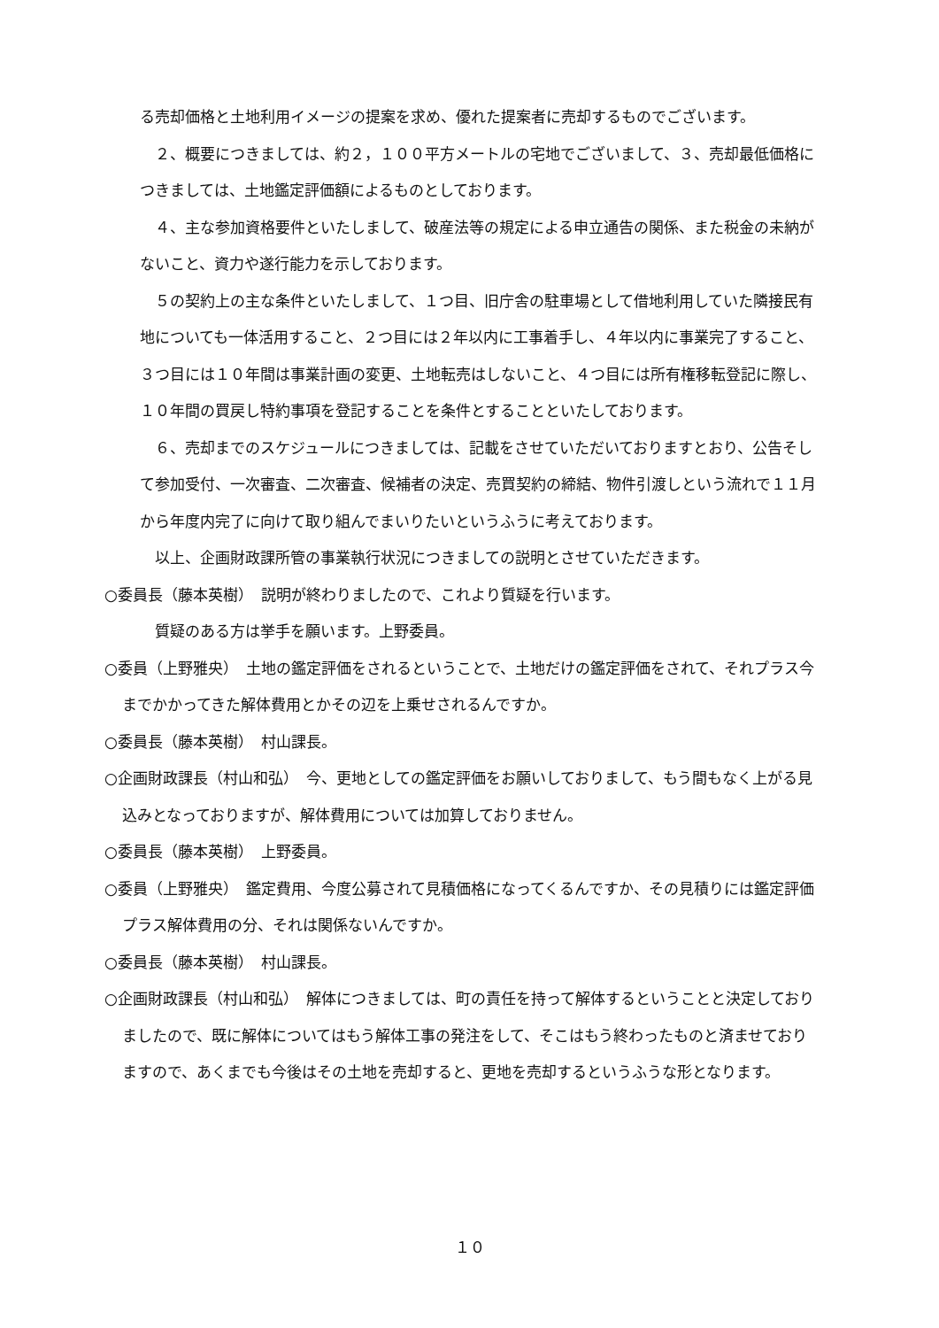る売却価格と土地利用イメージの提案を求め、優れた提案者に売却するものでございます。
２、概要につきましては、約２，１００平方メートルの宅地でございまして、３、売却最低価格につきましては、土地鑑定評価額によるものとしております。
４、主な参加資格要件といたしまして、破産法等の規定による申立通告の関係、また税金の未納がないこと、資力や遂行能力を示しております。
５の契約上の主な条件といたしまして、１つ目、旧庁舎の駐車場として借地利用していた隣接民有地についても一体活用すること、２つ目には２年以内に工事着手し、４年以内に事業完了すること、３つ目には１０年間は事業計画の変更、土地転売はしないこと、４つ目には所有権移転登記に際し、１０年間の買戻し特約事項を登記することを条件とすることといたしております。
６、売却までのスケジュールにつきましては、記載をさせていただいておりますとおり、公告そして参加受付、一次審査、二次審査、候補者の決定、売買契約の締結、物件引渡しという流れで１１月から年度内完了に向けて取り組んでまいりたいというふうに考えております。
以上、企画財政課所管の事業執行状況につきましての説明とさせていただきます。
○委員長（藤本英樹）　説明が終わりましたので、これより質疑を行います。
質疑のある方は挙手を願います。上野委員。
○委員（上野雅央）　土地の鑑定評価をされるということで、土地だけの鑑定評価をされて、それプラス今までかかってきた解体費用とかその辺を上乗せされるんですか。
○委員長（藤本英樹）　村山課長。
○企画財政課長（村山和弘）　今、更地としての鑑定評価をお願いしておりまして、もう間もなく上がる見込みとなっておりますが、解体費用については加算しておりません。
○委員長（藤本英樹）　上野委員。
○委員（上野雅央）　鑑定費用、今度公募されて見積価格になってくるんですか、その見積りには鑑定評価プラス解体費用の分、それは関係ないんですか。
○委員長（藤本英樹）　村山課長。
○企画財政課長（村山和弘）　解体につきましては、町の責任を持って解体するということと決定しておりましたので、既に解体についてはもう解体工事の発注をして、そこはもう終わったものと済ませておりますので、あくまでも今後はその土地を売却すると、更地を売却するというふうな形となります。
１０